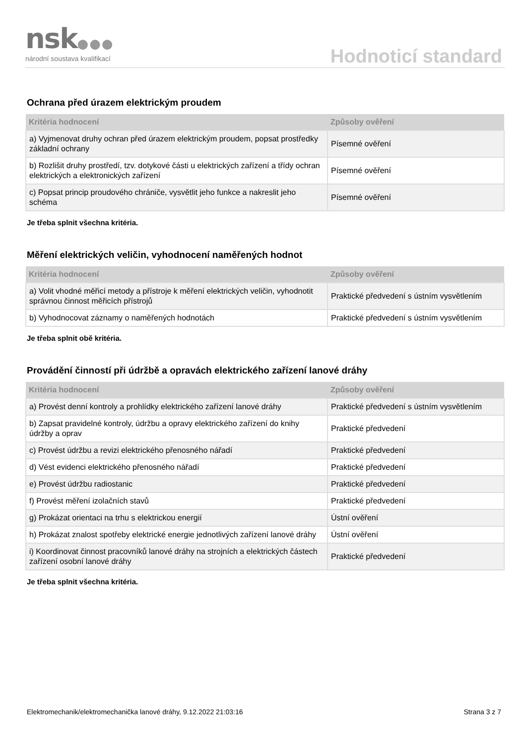nsk●●●
národní soustava kvalifikací Hodnoticí standard
Ochrana před úrazem elektrickým proudem
| Kritéria hodnocení | Způsoby ověření |
| --- | --- |
| a) Vyjmenovat druhy ochran před úrazem elektrickým proudem, popsat prostředky základní ochrany | Písemné ověření |
| b) Rozlišit druhy prostředí, tzv. dotykové části u elektrických zařízení a třídy ochran elektrických a elektronických zařízení | Písemné ověření |
| c) Popsat princip proudového chrániče, vysvětlit jeho funkce a nakreslit jeho schéma | Písemné ověření |
Je třeba splnit všechna kritéria.
Měření elektrických veličin, vyhodnocení naměřených hodnot
| Kritéria hodnocení | Způsoby ověření |
| --- | --- |
| a) Volit vhodné měřicí metody a přístroje k měření elektrických veličin, vyhodnotit správnou činnost měřicích přístrojů | Praktické předvedení s ústním vysvětlením |
| b) Vyhodnocovat záznamy o naměřených hodnotách | Praktické předvedení s ústním vysvětlením |
Je třeba splnit obě kritéria.
Provádění činností při údržbě a opravách elektrického zařízení lanové dráhy
| Kritéria hodnocení | Způsoby ověření |
| --- | --- |
| a) Provést denní kontroly a prohlídky elektrického zařízení lanové dráhy | Praktické předvedení s ústním vysvětlením |
| b) Zapsat pravidelné kontroly, údržbu a opravy elektrického zařízení do knihy údržby a oprav | Praktické předvedení |
| c) Provést údržbu a revizi elektrického přenosného nářadí | Praktické předvedení |
| d) Vést evidenci elektrického přenosného nářadí | Praktické předvedení |
| e) Provést údržbu radiostanic | Praktické předvedení |
| f) Provést měření izolačních stavů | Praktické předvedení |
| g) Prokázat orientaci na trhu s elektrickou energií | Ústní ověření |
| h) Prokázat znalost spotřeby elektrické energie jednotlivých zařízení lanové dráhy | Ústní ověření |
| i) Koordinovat činnost pracovníků lanové dráhy na strojních a elektrických částech zařízení osobní lanové dráhy | Praktické předvedení |
Je třeba splnit všechna kritéria.
Elektromechanik/elektromechanička lanové dráhy, 9.12.2022 21:03:16 Strana 3 z 7